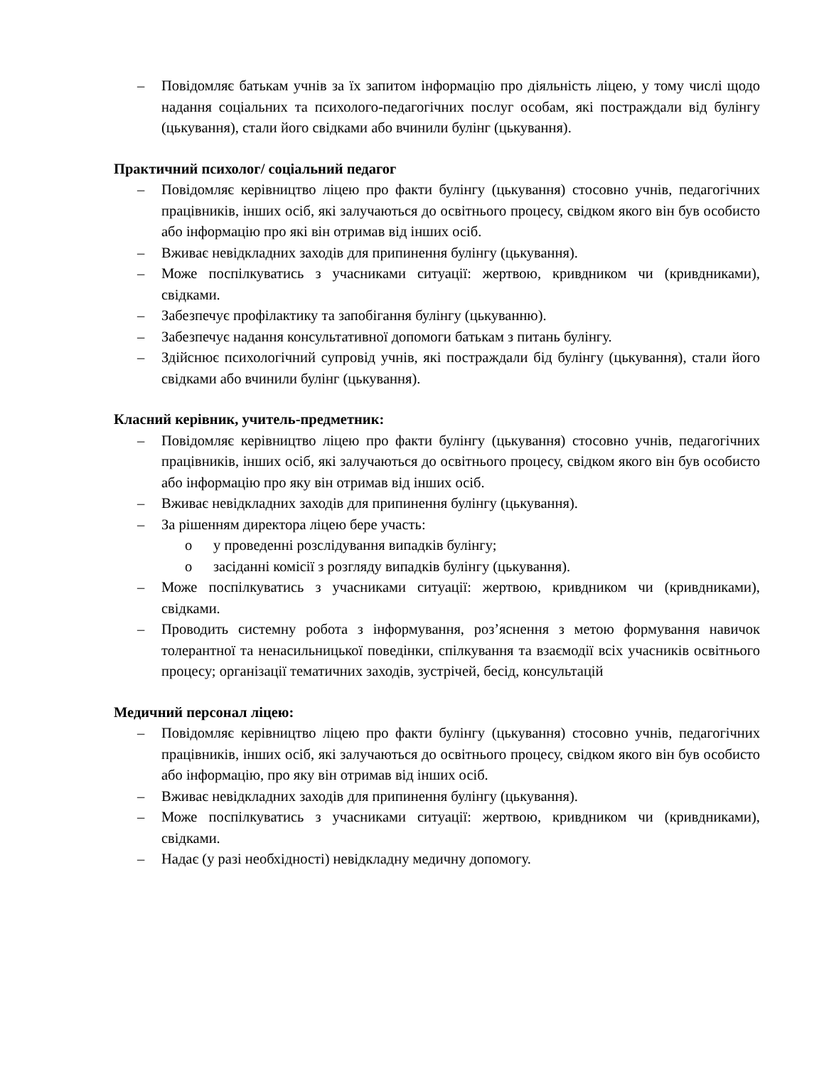– Повідомляє батькам учнів за їх запитом інформацію про діяльність ліцею, у тому числі щодо надання соціальних та психолого-педагогічних послуг особам, які постраждали від булінгу (цькування), стали його свідками або вчинили булінг (цькування).
Практичний психолог/ соціальний педагог
– Повідомляє керівництво ліцею про факти булінгу (цькування) стосовно учнів, педагогічних працівників, інших осіб, які залучаються до освітнього процесу, свідком якого він був особисто або інформацію про які він отримав від інших осіб.
– Вживає невідкладних заходів для припинення булінгу (цькування).
– Може поспілкуватись з учасниками ситуації: жертвою, кривдником чи (кривдниками), свідками.
– Забезпечує профілактику та запобігання булінгу (цькуванню).
– Забезпечує надання консультативної допомоги батькам з питань булінгу.
– Здійснює психологічний супровід учнів, які постраждали бід булінгу (цькування), стали його свідками або вчинили булінг (цькування).
Класний керівник, учитель-предметник:
– Повідомляє керівництво ліцею про факти булінгу (цькування) стосовно учнів, педагогічних працівників, інших осіб, які залучаються до освітнього процесу, свідком якого він був особисто або інформацію про яку він отримав від інших осіб.
– Вживає невідкладних заходів для припинення булінгу (цькування).
– За рішенням директора ліцею бере участь:
o у проведенні розслідування випадків булінгу;
o засіданні комісії з розгляду випадків булінгу (цькування).
– Може поспілкуватись з учасниками ситуації: жертвою, кривдником чи (кривдниками), свідками.
– Проводить системну робота з інформування, роз’яснення з метою формування навичок толерантної та ненасильницької поведінки, спілкування та взаємодії всіх учасників освітнього процесу; організації тематичних заходів, зустрічей, бесід, консультацій
Медичний персонал ліцею:
– Повідомляє керівництво ліцею про факти булінгу (цькування) стосовно учнів, педагогічних працівників, інших осіб, які залучаються до освітнього процесу, свідком якого він був особисто або інформацію, про яку він отримав від інших осіб.
– Вживає невідкладних заходів для припинення булінгу (цькування).
– Може поспілкуватись з учасниками ситуації: жертвою, кривдником чи (кривдниками), свідками.
– Надає (у разі необхідності) невідкладну медичну допомогу.